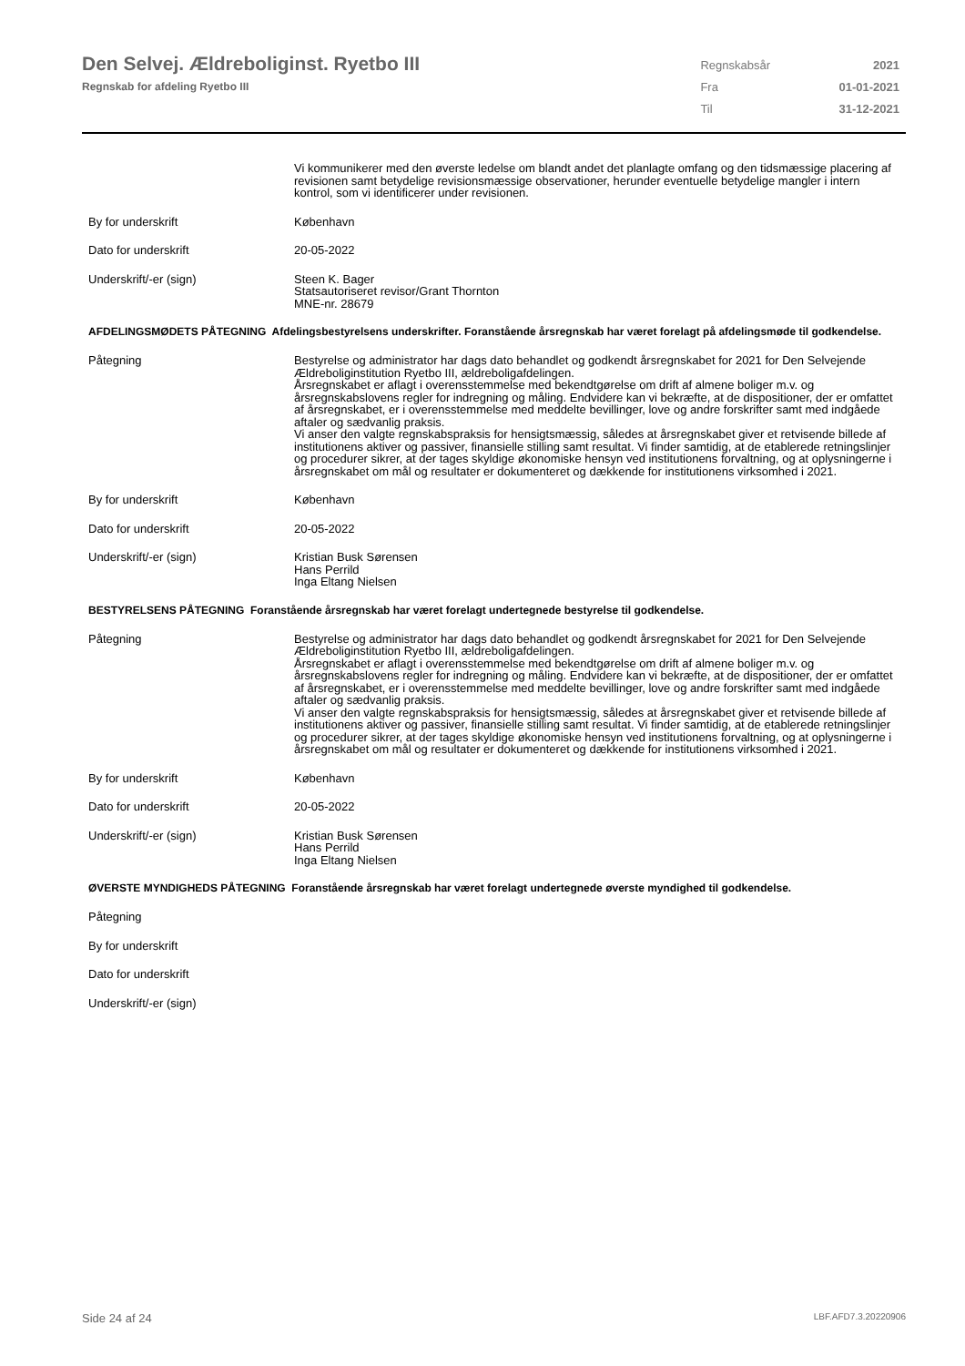Den Selvej. Ældreboliginst. Ryetbo III
Regnskab for afdeling Ryetbo III
| Regnskabsår | 2021 |
| Fra | 01-01-2021 |
| Til | 31-12-2021 |
Vi kommunikerer med den øverste ledelse om blandt andet det planlagte omfang og den tidsmæssige placering af revisionen samt betydelige revisionsmæssige observationer, herunder eventuelle betydelige mangler i intern kontrol, som vi identificerer under revisionen.
By for underskrift København
Dato for underskrift 20-05-2022
Underskrift/-er (sign) Steen K. Bager
Statsautoriseret revisor/Grant Thornton
MNE-nr. 28679
AFDELINGSMØDETS PÅTEGNING Afdelingsbestyrelsens underskrifter. Foranstående årsregnskab har været forelagt på afdelingsmøde til godkendelse.
Påtegning Bestyrelse og administrator har dags dato behandlet og godkendt årsregnskabet for 2021 for Den Selvejende Ældreboliginstitution Ryetbo III, ældreboligafdelingen.
Årsregnskabet er aflagt i overensstemmelse med bekendtgørelse om drift af almene boliger m.v. og årsregnskabslovens regler for indregning og måling. Endvidere kan vi bekræfte, at de dispositioner, der er omfattet af årsregnskabet, er i overensstemmelse med meddelte bevillinger, love og andre forskrifter samt med indgåede aftaler og sædvanlig praksis.
Vi anser den valgte regnskabspraksis for hensigtsmæssig, således at årsregnskabet giver et retvisende billede af institutionens aktiver og passiver, finansielle stilling samt resultat. Vi finder samtidig, at de etablerede retningslinjer og procedurer sikrer, at der tages skyldige økonomiske hensyn ved institutionens forvaltning, og at oplysningerne i årsregnskabet om mål og resultater er dokumenteret og dækkende for institutionens virksomhed i 2021.
By for underskrift København
Dato for underskrift 20-05-2022
Underskrift/-er (sign) Kristian Busk Sørensen
Hans Perrild
Inga Eltang Nielsen
BESTYRELSENS PÅTEGNING Foranstående årsregnskab har været forelagt undertegnede bestyrelse til godkendelse.
Påtegning Bestyrelse og administrator har dags dato behandlet og godkendt årsregnskabet for 2021 for Den Selvejende Ældreboliginstitution Ryetbo III, ældreboligafdelingen.
Årsregnskabet er aflagt i overensstemmelse med bekendtgørelse om drift af almene boliger m.v. og årsregnskabslovens regler for indregning og måling. Endvidere kan vi bekræfte, at de dispositioner, der er omfattet af årsregnskabet, er i overensstemmelse med meddelte bevillinger, love og andre forskrifter samt med indgåede aftaler og sædvanlig praksis.
Vi anser den valgte regnskabspraksis for hensigtsmæssig, således at årsregnskabet giver et retvisende billede af institutionens aktiver og passiver, finansielle stilling samt resultat. Vi finder samtidig, at de etablerede retningslinjer og procedurer sikrer, at der tages skyldige økonomiske hensyn ved institutionens forvaltning, og at oplysningerne i årsregnskabet om mål og resultater er dokumenteret og dækkende for institutionens virksomhed i 2021.
By for underskrift København
Dato for underskrift 20-05-2022
Underskrift/-er (sign) Kristian Busk Sørensen
Hans Perrild
Inga Eltang Nielsen
ØVERSTE MYNDIGHEDS PÅTEGNING Foranstående årsregnskab har været forelagt undertegnede øverste myndighed til godkendelse.
Påtegning
By for underskrift
Dato for underskrift
Underskrift/-er (sign)
Side 24 af 24 LBF.AFD7.3.20220906